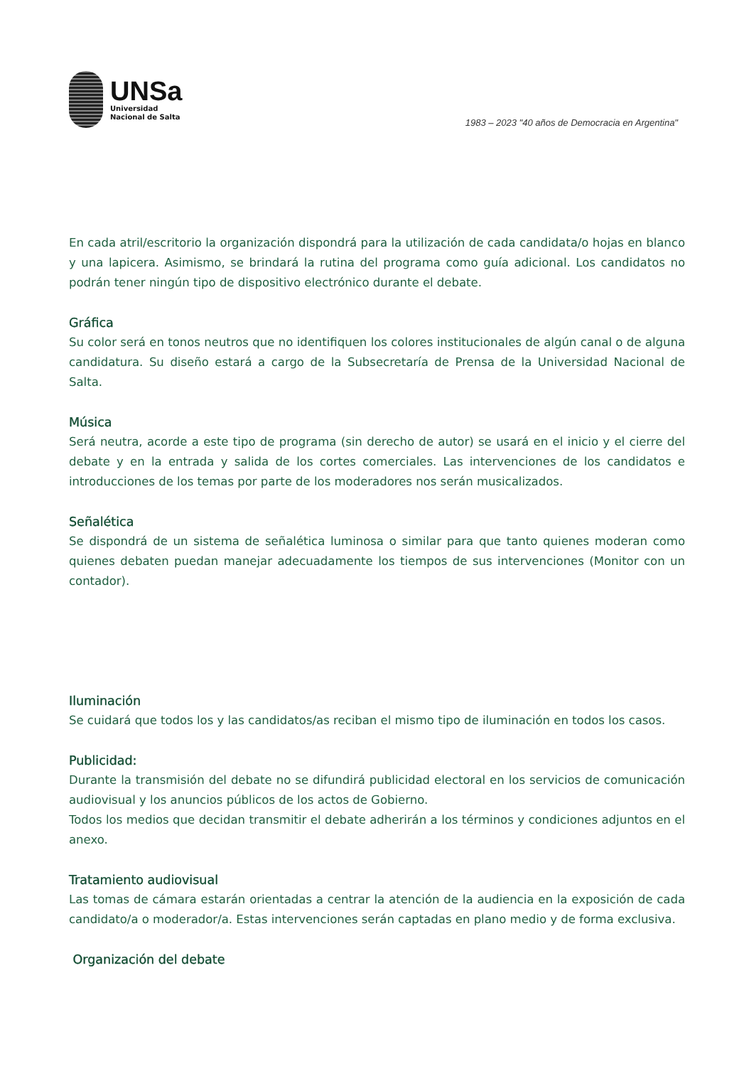UNSa
Universidad
Nacional de Salta
1983 – 2023 "40 años de Democracia en Argentina"
En cada atril/escritorio la organización dispondrá para la utilización de cada candidata/o hojas en blanco y una lapicera. Asimismo, se brindará la rutina del programa como guía adicional. Los candidatos no podrán tener ningún tipo de dispositivo electrónico durante el debate.
Gráfica
Su color será en tonos neutros que no identifiquen los colores institucionales de algún canal o de alguna candidatura. Su diseño estará a cargo de la Subsecretaría de Prensa de la Universidad Nacional de Salta.
Música
Será neutra, acorde a este tipo de programa (sin derecho de autor) se usará en el inicio y el cierre del debate y en la entrada y salida de los cortes comerciales. Las intervenciones de los candidatos e introducciones de los temas por parte de los moderadores nos serán musicalizados.
Señalética
Se dispondrá de un sistema de señalética luminosa o similar para que tanto quienes moderan como quienes debaten puedan manejar adecuadamente los tiempos de sus intervenciones (Monitor con un contador).
Iluminación
Se cuidará que todos los y las candidatos/as reciban el mismo tipo de iluminación en todos los casos.
Publicidad:
Durante la transmisión del debate no se difundirá publicidad electoral en los servicios de comunicación audiovisual y los anuncios públicos de los actos de Gobierno.
Todos los medios que decidan transmitir el debate adherirán a los términos y condiciones adjuntos en el anexo.
Tratamiento audiovisual
Las tomas de cámara estarán orientadas a centrar la atención de la audiencia en la exposición de cada candidato/a o moderador/a. Estas intervenciones serán captadas en plano medio y de forma exclusiva.
Organización del debate